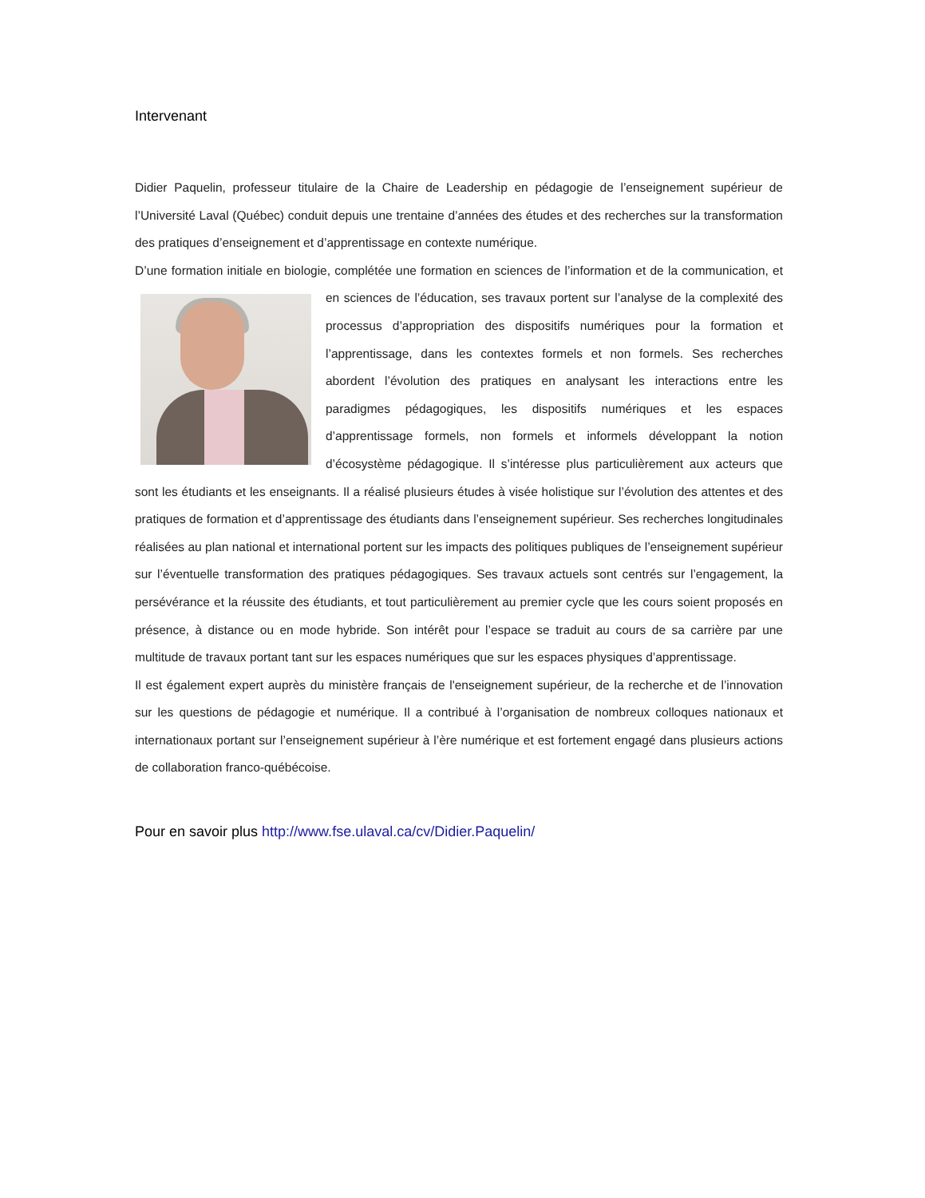Intervenant
Didier Paquelin, professeur titulaire de la Chaire de Leadership en pédagogie de l’enseignement supérieur de l’Université Laval (Québec) conduit depuis une trentaine d’années des études et des recherches sur la transformation des pratiques d’enseignement et d’apprentissage en contexte numérique.
D’une formation initiale en biologie, complétée une formation en sciences de l’information et de la communication, et en sciences de l’éducation, ses travaux portent sur l’analyse de la complexité des processus d’appropriation des dispositifs numériques pour la formation et l’apprentissage, dans les contextes formels et non formels. Ses recherches abordent l’évolution des pratiques en analysant les interactions entre les paradigmes pédagogiques, les dispositifs numériques et les espaces d’apprentissage formels, non formels et informels développant la notion d’écosystème pédagogique. Il s’intéresse plus particulièrement aux acteurs que sont les étudiants et les enseignants. Il a réalisé plusieurs études à visée holistique sur l’évolution des attentes et des pratiques de formation et d’apprentissage des étudiants dans l’enseignement supérieur. Ses recherches longitudinales réalisées au plan national et international portent sur les impacts des politiques publiques de l’enseignement supérieur sur l’éventuelle transformation des pratiques pédagogiques. Ses travaux actuels sont centrés sur l’engagement, la persévérance et la réussite des étudiants, et tout particulièrement au premier cycle que les cours soient proposés en présence, à distance ou en mode hybride. Son intérêt pour l’espace se traduit au cours de sa carrière par une multitude de travaux portant tant sur les espaces numériques que sur les espaces physiques d’apprentissage.
Il est également expert auprès du ministère français de l'enseignement supérieur, de la recherche et de l’innovation sur les questions de pédagogie et numérique. Il a contribué à l’organisation de nombreux colloques nationaux et internationaux portant sur l’enseignement supérieur à l’ère numérique et est fortement engagé dans plusieurs actions de collaboration franco-québécoise.
Pour en savoir plus http://www.fse.ulaval.ca/cv/Didier.Paquelin/